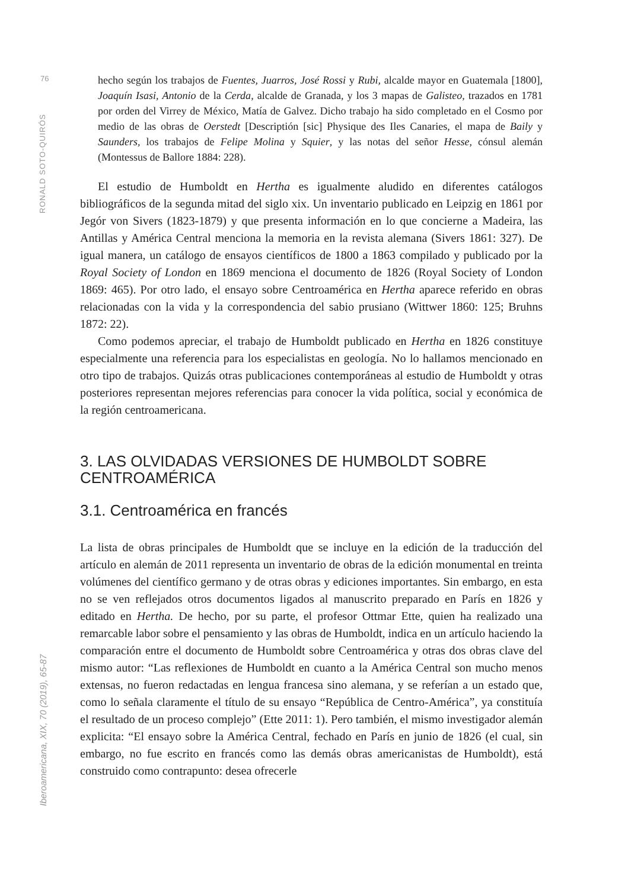76
RONALD SOTO-QUIRÓS
Iberoamericana, XIX, 70 (2019), 65-87
hecho según los trabajos de Fuentes, Juarros, José Rossi y Rubi, alcalde mayor en Guatemala [1800], Joaquín Isasi, Antonio de la Cerda, alcalde de Granada, y los 3 mapas de Galisteo, trazados en 1781 por orden del Virrey de México, Matía de Galvez. Dicho trabajo ha sido completado en el Cosmo por medio de las obras de Oerstedt [Descriptión [sic] Physique des Iles Canaries, el mapa de Baily y Saunders, los trabajos de Felipe Molina y Squier, y las notas del señor Hesse, cónsul alemán (Montessus de Ballore 1884: 228).
El estudio de Humboldt en Hertha es igualmente aludido en diferentes catálogos bibliográficos de la segunda mitad del siglo xix. Un inventario publicado en Leipzig en 1861 por Jegór von Sivers (1823-1879) y que presenta información en lo que concierne a Madeira, las Antillas y América Central menciona la memoria en la revista alemana (Sivers 1861: 327). De igual manera, un catálogo de ensayos científicos de 1800 a 1863 compilado y publicado por la Royal Society of London en 1869 menciona el documento de 1826 (Royal Society of London 1869: 465). Por otro lado, el ensayo sobre Centroamérica en Hertha aparece referido en obras relacionadas con la vida y la correspondencia del sabio prusiano (Wittwer 1860: 125; Bruhns 1872: 22).
Como podemos apreciar, el trabajo de Humboldt publicado en Hertha en 1826 constituye especialmente una referencia para los especialistas en geología. No lo hallamos mencionado en otro tipo de trabajos. Quizás otras publicaciones contemporáneas al estudio de Humboldt y otras posteriores representan mejores referencias para conocer la vida política, social y económica de la región centroamericana.
3. LAS OLVIDADAS VERSIONES DE HUMBOLDT SOBRE CENTROAMÉRICA
3.1. Centroamérica en francés
La lista de obras principales de Humboldt que se incluye en la edición de la traducción del artículo en alemán de 2011 representa un inventario de obras de la edición monumental en treinta volúmenes del científico germano y de otras obras y ediciones importantes. Sin embargo, en esta no se ven reflejados otros documentos ligados al manuscrito preparado en París en 1826 y editado en Hertha. De hecho, por su parte, el profesor Ottmar Ette, quien ha realizado una remarcable labor sobre el pensamiento y las obras de Humboldt, indica en un artículo haciendo la comparación entre el documento de Humboldt sobre Centroamérica y otras dos obras clave del mismo autor: “Las reflexiones de Humboldt en cuanto a la América Central son mucho menos extensas, no fueron redactadas en lengua francesa sino alemana, y se referían a un estado que, como lo señala claramente el título de su ensayo “República de Centro-América”, ya constituía el resultado de un proceso complejo” (Ette 2011: 1). Pero también, el mismo investigador alemán explicita: “El ensayo sobre la América Central, fechado en París en junio de 1826 (el cual, sin embargo, no fue escrito en francés como las demás obras americanistas de Humboldt), está construido como contrapunto: desea ofrecerle